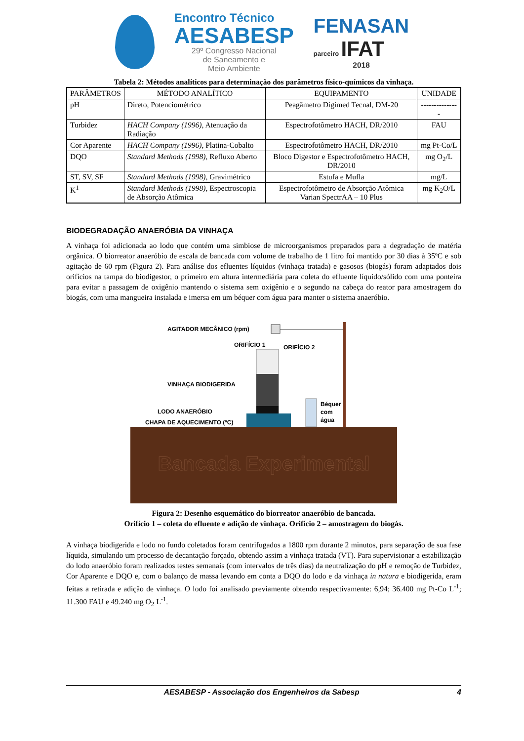Encontro Técnico
AESABESP
29º Congresso Nacional
de Saneamento e
Meio Ambiente
FENASAN
parceiro IFAT
2018
Tabela 2: Métodos analíticos para determinação dos parâmetros físico-químicos da vinhaça.
| PARÂMETROS | MÉTODO ANALÍTICO | EQUIPAMENTO | UNIDADE |
| --- | --- | --- | --- |
| pH | Direto, Potenciométrico | Peagâmetro Digimed Tecnal, DM-20 | --------------- |
| Turbidez | HACH Company (1996) , Atenuação da Radiação | Espectrofotômetro HACH, DR/2010 | FAU |
| Cor Aparente | HACH Company (1996) , Platina-Cobalto | Espectrofotômetro HACH, DR/2010 | mg Pt-Co/L |
| DQO | Standard Methods (1998) , Refluxo Aberto | Bloco Digestor e Espectrofotômetro HACH, DR/2010 | mg O<sub>2</sub>/L |
| ST, SV, SF | Standard Methods (1998) , Gravimétrico | Estufa e Mufla | mg/L |
| K<sup>1</sup> | Standard Methods (1998) , Espectroscopia de Absorção Atômica | Espectrofotômetro de Absorção Atômica Varian SpectrAA – 10 Plus | mg K<sub>2</sub>O/L |
BIODEGRADAÇÃO ANAERÓBIA DA VINHAÇA
A vinhaça foi adicionada ao lodo que contém uma simbiose de microorganismos preparados para a degradação de matéria orgânica. O biorreator anaeróbio de escala de bancada com volume de trabalho de 1 litro foi mantido por 30 dias à 35ºC e sob agitação de 60 rpm (Figura 2). Para análise dos efluentes líquidos (vinhaça tratada) e gasosos (biogás) foram adaptados dois orifícios na tampa do biodigestor, o primeiro em altura intermediária para coleta do efluente líquido/sólido com uma ponteira para evitar a passagem de oxigênio mantendo o sistema sem oxigênio e o segundo na cabeça do reator para amostragem do biogás, com uma mangueira instalada e imersa em um béquer com água para manter o sistema anaeróbio.
Bancada Experimental
AGITADOR MECÂNICO (rpm)
ORIFÍCIO 1
ORIFÍCIO 2
VINHAÇA BIODIGERIDA
LODO ANAERÓBIO
CHAPA DE AQUECIMENTO (ºC)
Béquer
com
água
Figura 2: Desenho esquemático do biorreator anaeróbio de bancada.
Orifício 1 – coleta do efluente e adição de vinhaça. Orifício 2 – amostragem do biogás.
A vinhaça biodigerida e lodo no fundo coletados foram centrifugados a 1800 rpm durante 2 minutos, para separação de sua fase líquida, simulando um processo de decantação forçado, obtendo assim a vinhaça tratada (VT). Para supervisionar a estabilização do lodo anaeróbio foram realizados testes semanais (com intervalos de três dias) da neutralização do pH e remoção de Turbidez, Cor Aparente e DQO e, com o balanço de massa levando em conta a DQO do lodo e da vinhaça in natura e biodigerida, eram feitas a retirada e adição de vinhaça. O lodo foi analisado previamente obtendo respectivamente: 6,94; 36.400 mg Pt-Co L<sup>-1</sup>; 11.300 FAU e 49.240 mg O<sub>2</sub> L<sup>-1</sup>.
AESABESP - Associação dos Engenheiros da Sabesp 4